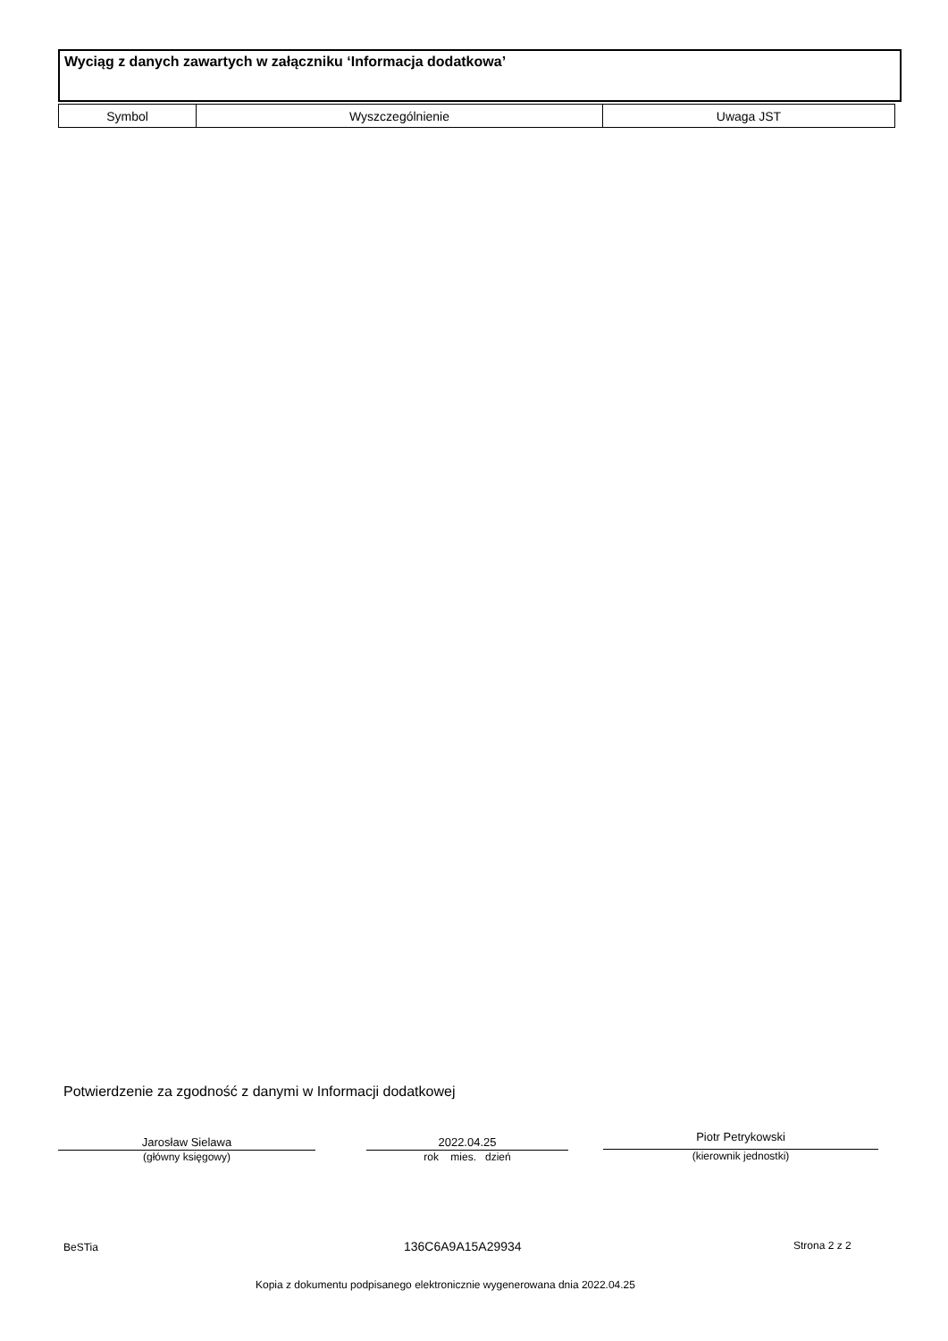Wyciąg z danych zawartych w załączniku ‘Informacja dodatkowa’
| Symbol | Wyszczególnienie | Uwaga JST |
| --- | --- | --- |
Potwierdzenie za zgodność z danymi w Informacji dodatkowej
Jarosław Sielawa
(główny księgowy)
2022.04.25
rok mies. dzień
Piotr Petrykowski
(kierownik jednostki)
BeSTia 136C6A9A15A29934 Strona 2 z 2
Kopia z dokumentu podpisanego elektronicznie wygenerowana dnia 2022.04.25